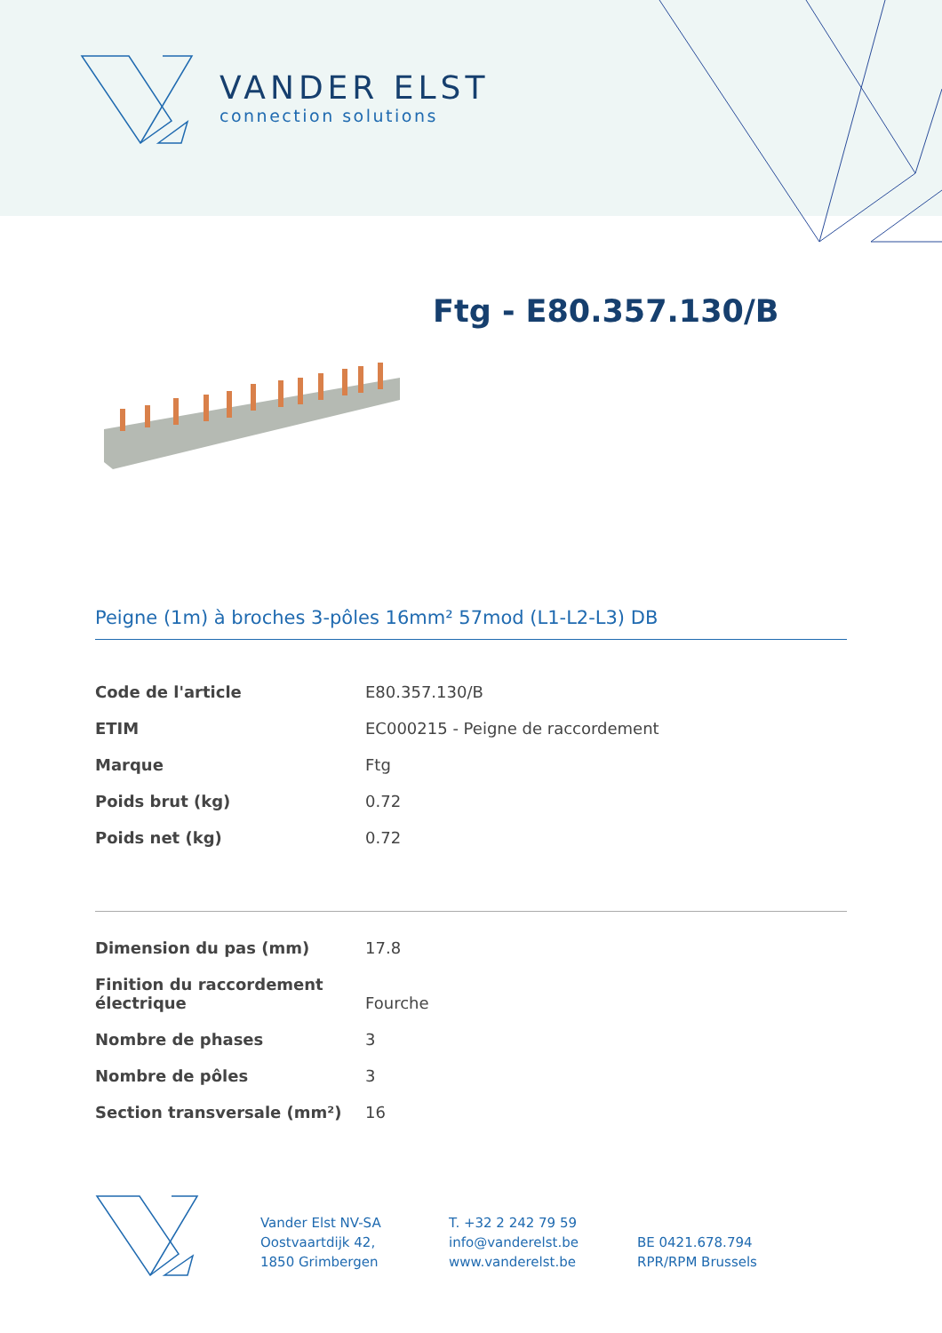VANDER ELST
connection solutions
Ftg - E80.357.130/B
Peigne (1m) à broches 3-pôles 16mm² 57mod (L1-L2-L3) DB
| Code de l'article | E80.357.130/B |
| ETIM | EC000215 - Peigne de raccordement |
| Marque | Ftg |
| Poids brut (kg) | 0.72 |
| Poids net (kg) | 0.72 |
| Dimension du pas (mm) | 17.8 |
| Finition du raccordement électrique | Fourche |
| Nombre de phases | 3 |
| Nombre de pôles | 3 |
| Section transversale (mm²) | 16 |
Vander Elst NV-SA
Oostvaartdijk 42,
1850 Grimbergen
T. +32 2 242 79 59
info@vanderelst.be
www.vanderelst.be
BE 0421.678.794
RPR/RPM Brussels